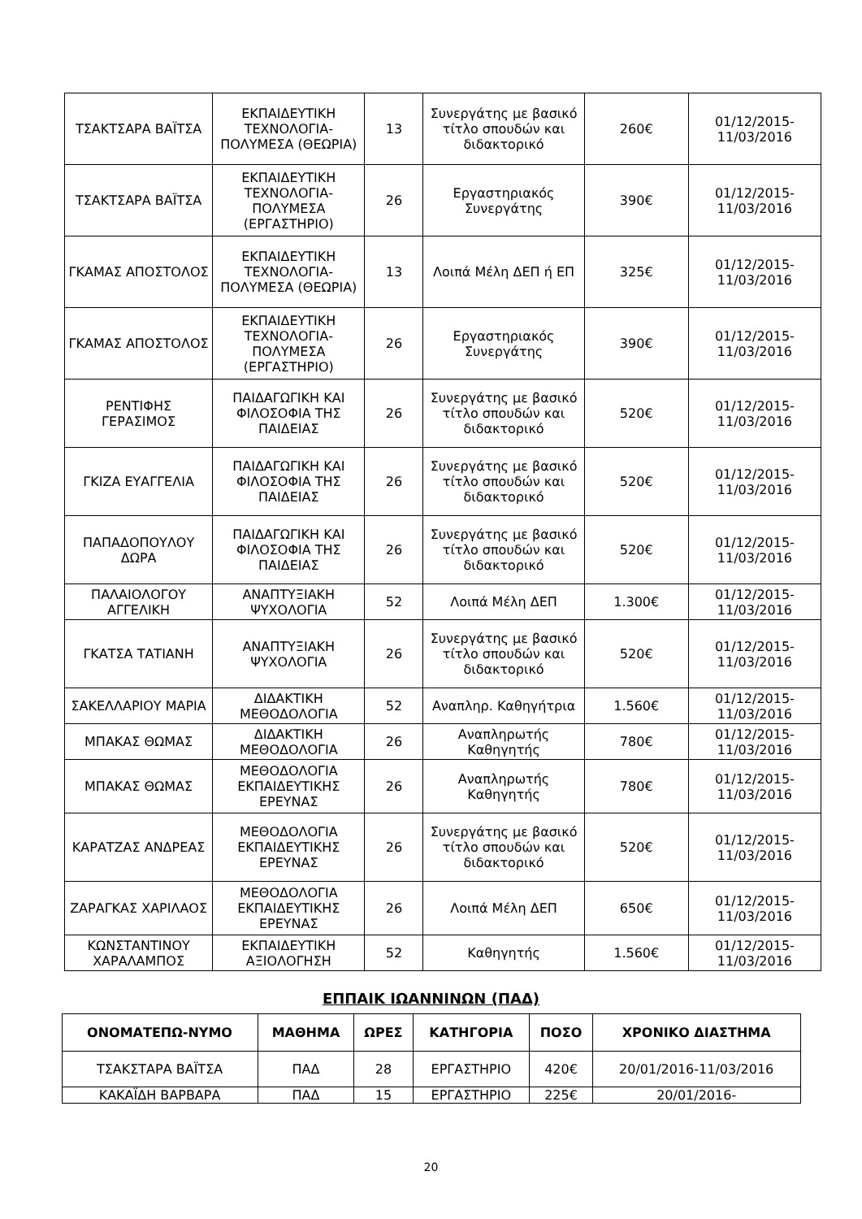| ΤΣΑΚΤΣΑΡΑ ΒΑΪΤΣΑ | ΕΚΠΑΙΔΕΥΤΙΚΗ ΤΕΧΝΟΛΟΓΙΑ-ΠΟΛΥΜΕΣΑ (ΘΕΩΡΙΑ) | 13 | Συνεργάτης με βασικό τίτλο σπουδών και διδακτορικό | 260€ | 01/12/2015-11/03/2016 |
| ΤΣΑΚΤΣΑΡΑ ΒΑΪΤΣΑ | ΕΚΠΑΙΔΕΥΤΙΚΗ ΤΕΧΝΟΛΟΓΙΑ-ΠΟΛΥΜΕΣΑ (ΕΡΓΑΣΤΗΡΙΟ) | 26 | Εργαστηριακός Συνεργάτης | 390€ | 01/12/2015-11/03/2016 |
| ΓΚΑΜΑΣ ΑΠΟΣΤΟΛΟΣ | ΕΚΠΑΙΔΕΥΤΙΚΗ ΤΕΧΝΟΛΟΓΙΑ-ΠΟΛΥΜΕΣΑ (ΘΕΩΡΙΑ) | 13 | Λοιπά Μέλη ΔΕΠ ή ΕΠ | 325€ | 01/12/2015-11/03/2016 |
| ΓΚΑΜΑΣ ΑΠΟΣΤΟΛΟΣ | ΕΚΠΑΙΔΕΥΤΙΚΗ ΤΕΧΝΟΛΟΓΙΑ-ΠΟΛΥΜΕΣΑ (ΕΡΓΑΣΤΗΡΙΟ) | 26 | Εργαστηριακός Συνεργάτης | 390€ | 01/12/2015-11/03/2016 |
| ΡΕΝΤΙΦΗΣ ΓΕΡΑΣΙΜΟΣ | ΠΑΙΔΑΓΩΓΙΚΗ ΚΑΙ ΦΙΛΟΣΟΦΙΑ ΤΗΣ ΠΑΙΔΕΙΑΣ | 26 | Συνεργάτης με βασικό τίτλο σπουδών και διδακτορικό | 520€ | 01/12/2015-11/03/2016 |
| ΓΚΙΖΑ ΕΥΑΓΓΕΛΙΑ | ΠΑΙΔΑΓΩΓΙΚΗ ΚΑΙ ΦΙΛΟΣΟΦΙΑ ΤΗΣ ΠΑΙΔΕΙΑΣ | 26 | Συνεργάτης με βασικό τίτλο σπουδών και διδακτορικό | 520€ | 01/12/2015-11/03/2016 |
| ΠΑΠΑΔΟΠΟΥΛΟΥ ΔΩΡΑ | ΠΑΙΔΑΓΩΓΙΚΗ ΚΑΙ ΦΙΛΟΣΟΦΙΑ ΤΗΣ ΠΑΙΔΕΙΑΣ | 26 | Συνεργάτης με βασικό τίτλο σπουδών και διδακτορικό | 520€ | 01/12/2015-11/03/2016 |
| ΠΑΛΑΙΟΛΟΓΟΥ ΑΓΓΕΛΙΚΗ | ΑΝΑΠΤΥΞΙΑΚΗ ΨΥΧΟΛΟΓΙΑ | 52 | Λοιπά Μέλη ΔΕΠ | 1.300€ | 01/12/2015-11/03/2016 |
| ΓΚΑΤΣΑ ΤΑΤΙΑΝΗ | ΑΝΑΠΤΥΞΙΑΚΗ ΨΥΧΟΛΟΓΙΑ | 26 | Συνεργάτης με βασικό τίτλο σπουδών και διδακτορικό | 520€ | 01/12/2015-11/03/2016 |
| ΣΑΚΕΛΛΑΡΙΟΥ ΜΑΡΙΑ | ΔΙΔΑΚΤΙΚΗ ΜΕΘΟΔΟΛΟΓΙΑ | 52 | Αναπληρ. Καθηγήτρια | 1.560€ | 01/12/2015-11/03/2016 |
| ΜΠΑΚΑΣ ΘΩΜΑΣ | ΔΙΔΑΚΤΙΚΗ ΜΕΘΟΔΟΛΟΓΙΑ | 26 | Αναπληρωτής Καθηγητής | 780€ | 01/12/2015-11/03/2016 |
| ΜΠΑΚΑΣ ΘΩΜΑΣ | ΜΕΘΟΔΟΛΟΓΙΑ ΕΚΠΑΙΔΕΥΤΙΚΗΣ ΕΡΕΥΝΑΣ | 26 | Αναπληρωτής Καθηγητής | 780€ | 01/12/2015-11/03/2016 |
| ΚΑΡΑΤΖΑΣ ΑΝΔΡΕΑΣ | ΜΕΘΟΔΟΛΟΓΙΑ ΕΚΠΑΙΔΕΥΤΙΚΗΣ ΕΡΕΥΝΑΣ | 26 | Συνεργάτης με βασικό τίτλο σπουδών και διδακτορικό | 520€ | 01/12/2015-11/03/2016 |
| ΖΑΡΑΓΚΑΣ ΧΑΡΙΛΑΟΣ | ΜΕΘΟΔΟΛΟΓΙΑ ΕΚΠΑΙΔΕΥΤΙΚΗΣ ΕΡΕΥΝΑΣ | 26 | Λοιπά Μέλη ΔΕΠ | 650€ | 01/12/2015-11/03/2016 |
| ΚΩΝΣΤΑΝΤΙΝΟΥ ΧΑΡΑΛΑΜΠΟΣ | ΕΚΠΑΙΔΕΥΤΙΚΗ ΑΞΙΟΛΟΓΗΣΗ | 52 | Καθηγητής | 1.560€ | 01/12/2015-11/03/2016 |
ΕΠΠΑΙΚ ΙΩΑΝΝΙΝΩΝ (ΠΑΔ)
| ΟΝΟΜΑΤΕΠΩ-ΝΥΜΟ | ΜΑΘΗΜΑ | ΩΡΕΣ | ΚΑΤΗΓΟΡΙΑ | ΠΟΣΟ | ΧΡΟΝΙΚΟ ΔΙΑΣΤΗΜΑ |
| --- | --- | --- | --- | --- | --- |
| ΤΣΑΚΣΤΑΡΑ ΒΑΪΤΣΑ | ΠΑΔ | 28 | ΕΡΓΑΣΤΗΡΙΟ | 420€ | 20/01/2016-11/03/2016 |
| ΚΑΚΑΪΔΗ ΒΑΡΒΑΡΑ | ΠΑΔ | 15 | ΕΡΓΑΣΤΗΡΙΟ | 225€ | 20/01/2016- |
20